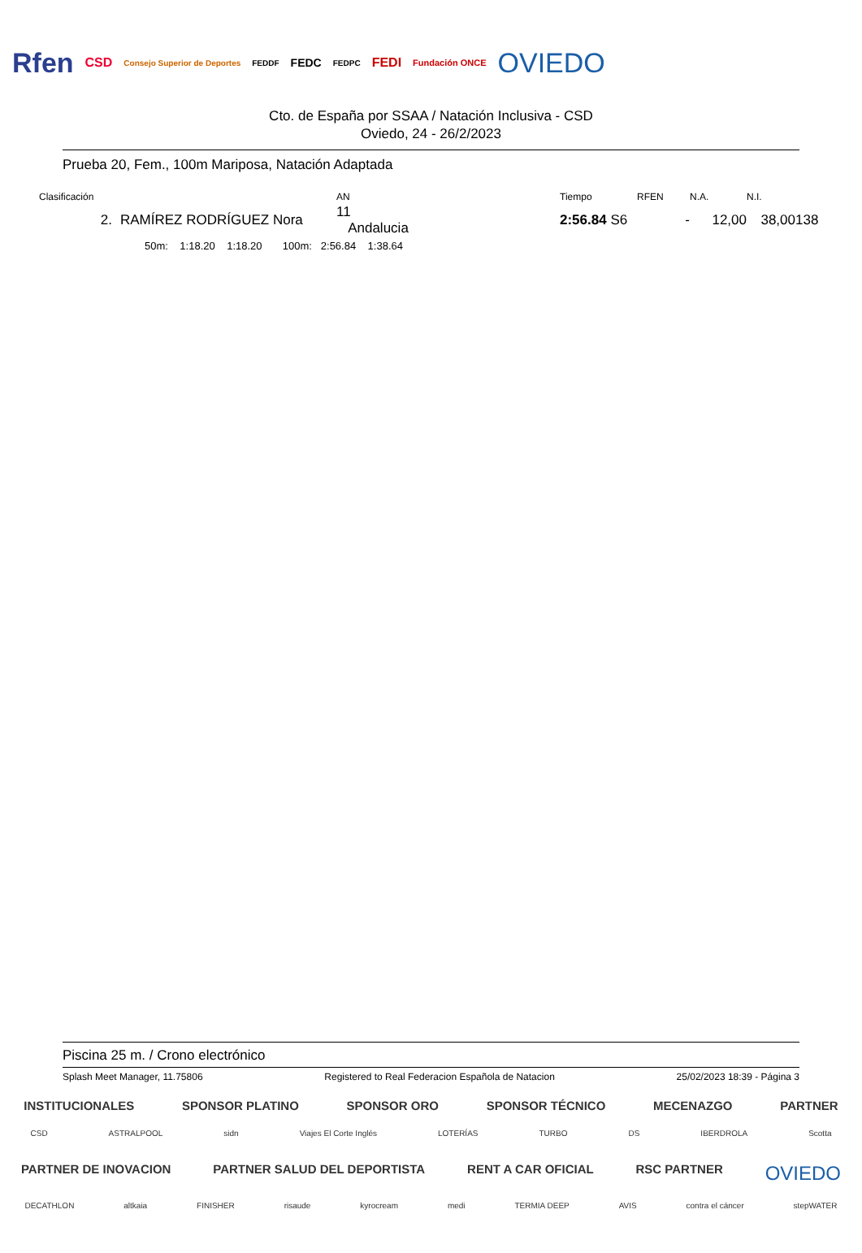Rfen CSD Consejo Superior de Deportes FEDDF FEDC FEDPC FEDI Fundación ONCE OVIEDO
Cto. de España por SSAA / Natación Inclusiva - CSD
Oviedo, 24 - 26/2/2023
Prueba 20, Fem., 100m Mariposa, Natación Adaptada
| Clasificación | | AN | | Tiempo | RFEN | N.A. | N.I. | |
| --- | --- | --- | --- | --- | --- | --- | --- | --- |
| 2. | RAMÍREZ RODRÍGUEZ Nora | 11 Andalucia | | 2:56.84 S6 | - | 12,00 | 38,00 | 138 |
| | 50m: 1:18.20 1:18.20 100m: 2:56.84 1:38.64 | | | | | | | |
Piscina 25 m. / Crono electrónico
Splash Meet Manager, 11.75806 Registered to Real Federacion Española de Natacion 25/02/2023 18:39 - Página 3
INSTITUCIONALES SPONSOR PLATINO SPONSOR ORO SPONSOR TÉCNICO MECENAZGO PARTNER
CSD ASTRALPOOL sidn Viajes El Corte Inglés LOTERÍAS TURBO DS IBERDROLA Scotta
PARTNER DE INOVACION PARTNER SALUD DEL DEPORTISTA RENT A CAR OFICIAL RSC PARTNER OVIEDO
DECATHLON altkaia FINISHER risaude kyrocream medi TERMIA DEEP AVIS contra el cáncer stepWATER